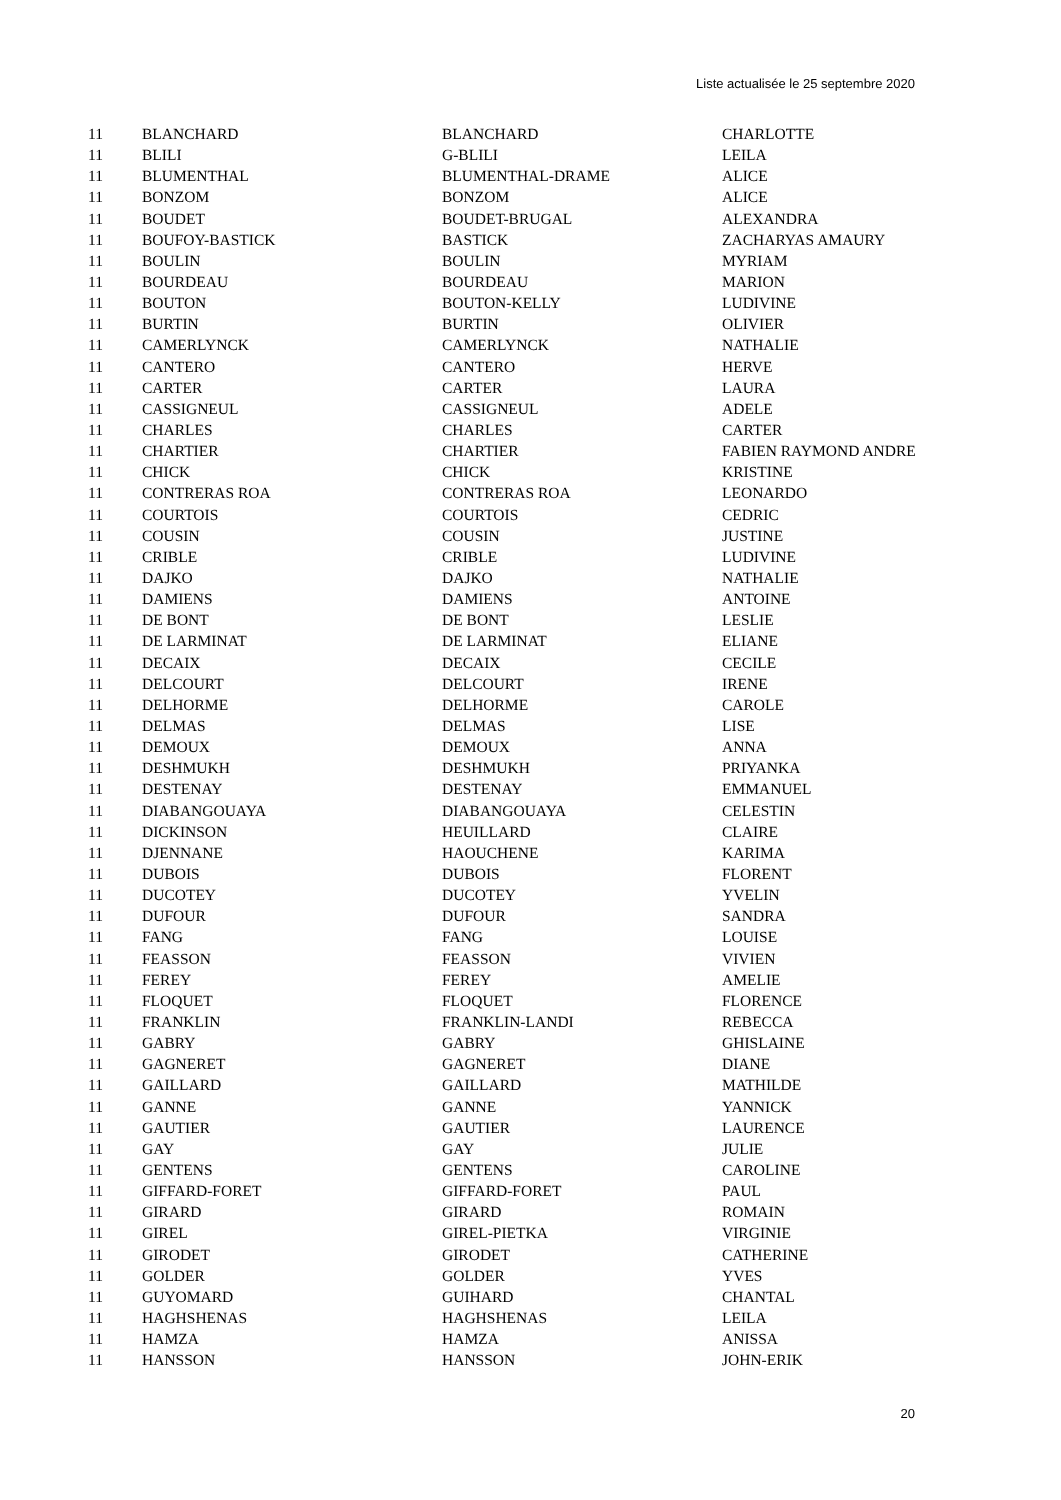Liste actualisée le 25 septembre 2020
| 11 | BLANCHARD | BLANCHARD | CHARLOTTE |
| 11 | BLILI | G-BLILI | LEILA |
| 11 | BLUMENTHAL | BLUMENTHAL-DRAME | ALICE |
| 11 | BONZOM | BONZOM | ALICE |
| 11 | BOUDET | BOUDET-BRUGAL | ALEXANDRA |
| 11 | BOUFOY-BASTICK | BASTICK | ZACHARYAS AMAURY |
| 11 | BOULIN | BOULIN | MYRIAM |
| 11 | BOURDEAU | BOURDEAU | MARION |
| 11 | BOUTON | BOUTON-KELLY | LUDIVINE |
| 11 | BURTIN | BURTIN | OLIVIER |
| 11 | CAMERLYNCK | CAMERLYNCK | NATHALIE |
| 11 | CANTERO | CANTERO | HERVE |
| 11 | CARTER | CARTER | LAURA |
| 11 | CASSIGNEUL | CASSIGNEUL | ADELE |
| 11 | CHARLES | CHARLES | CARTER |
| 11 | CHARTIER | CHARTIER | FABIEN RAYMOND ANDRE |
| 11 | CHICK | CHICK | KRISTINE |
| 11 | CONTRERAS ROA | CONTRERAS ROA | LEONARDO |
| 11 | COURTOIS | COURTOIS | CEDRIC |
| 11 | COUSIN | COUSIN | JUSTINE |
| 11 | CRIBLE | CRIBLE | LUDIVINE |
| 11 | DAJKO | DAJKO | NATHALIE |
| 11 | DAMIENS | DAMIENS | ANTOINE |
| 11 | DE BONT | DE BONT | LESLIE |
| 11 | DE LARMINAT | DE LARMINAT | ELIANE |
| 11 | DECAIX | DECAIX | CECILE |
| 11 | DELCOURT | DELCOURT | IRENE |
| 11 | DELHORME | DELHORME | CAROLE |
| 11 | DELMAS | DELMAS | LISE |
| 11 | DEMOUX | DEMOUX | ANNA |
| 11 | DESHMUKH | DESHMUKH | PRIYANKA |
| 11 | DESTENAY | DESTENAY | EMMANUEL |
| 11 | DIABANGOUAYA | DIABANGOUAYA | CELESTIN |
| 11 | DICKINSON | HEUILLARD | CLAIRE |
| 11 | DJENNANE | HAOUCHENE | KARIMA |
| 11 | DUBOIS | DUBOIS | FLORENT |
| 11 | DUCOTEY | DUCOTEY | YVELIN |
| 11 | DUFOUR | DUFOUR | SANDRA |
| 11 | FANG | FANG | LOUISE |
| 11 | FEASSON | FEASSON | VIVIEN |
| 11 | FEREY | FEREY | AMELIE |
| 11 | FLOQUET | FLOQUET | FLORENCE |
| 11 | FRANKLIN | FRANKLIN-LANDI | REBECCA |
| 11 | GABRY | GABRY | GHISLAINE |
| 11 | GAGNERET | GAGNERET | DIANE |
| 11 | GAILLARD | GAILLARD | MATHILDE |
| 11 | GANNE | GANNE | YANNICK |
| 11 | GAUTIER | GAUTIER | LAURENCE |
| 11 | GAY | GAY | JULIE |
| 11 | GENTENS | GENTENS | CAROLINE |
| 11 | GIFFARD-FORET | GIFFARD-FORET | PAUL |
| 11 | GIRARD | GIRARD | ROMAIN |
| 11 | GIREL | GIREL-PIETKA | VIRGINIE |
| 11 | GIRODET | GIRODET | CATHERINE |
| 11 | GOLDER | GOLDER | YVES |
| 11 | GUYOMARD | GUIHARD | CHANTAL |
| 11 | HAGHSHENAS | HAGHSHENAS | LEILA |
| 11 | HAMZA | HAMZA | ANISSA |
| 11 | HANSSON | HANSSON | JOHN-ERIK |
20